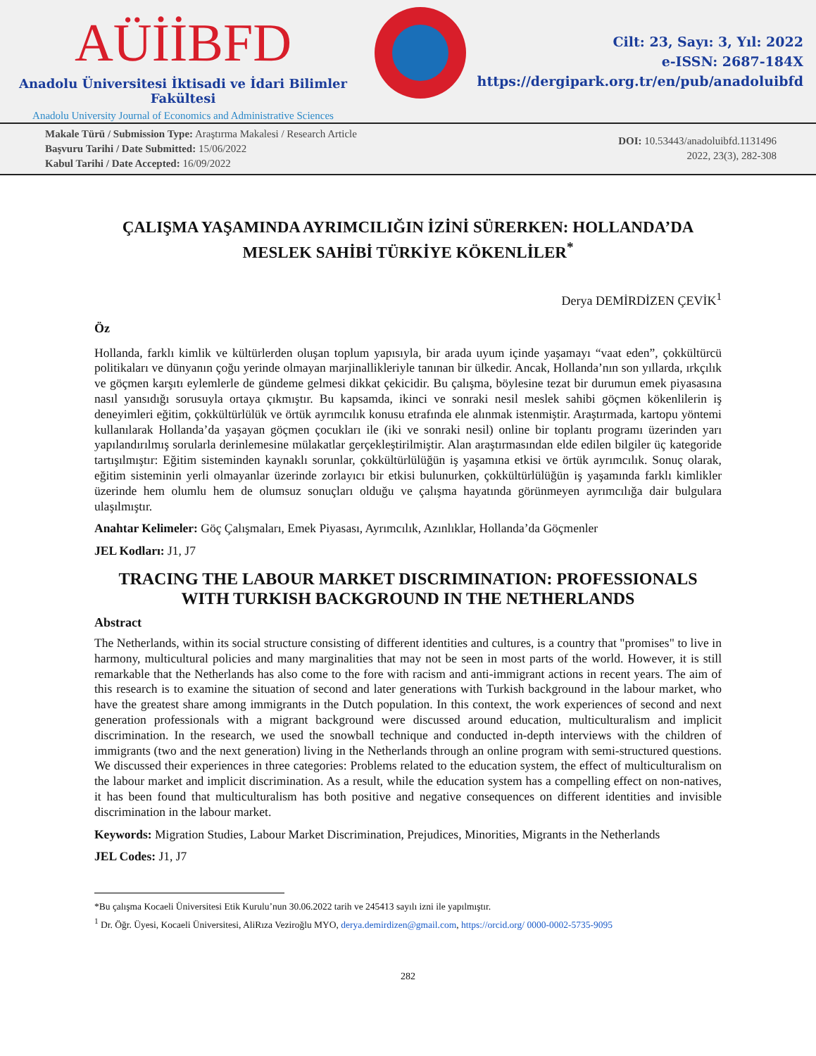AÜİİBFD
Anadolu Üniversitesi İktisadi ve İdari Bilimler Fakültesi
Anadolu University Journal of Economics and Administrative Sciences
Cilt: 23, Sayı: 3, Yıl: 2022
e-ISSN: 2687-184X
https://dergipark.org.tr/en/pub/anadoluibfd
Makale Türü / Submission Type: Araştırma Makalesi / Research Article
Başvuru Tarihi / Date Submitted: 15/06/2022
Kabul Tarihi / Date Accepted: 16/09/2022
DOI: 10.53443/anadoluibfd.1131496
2022, 23(3), 282-308
ÇALIŞMA YAŞAMINDA AYRIMCILIĞIN İZİNİ SÜRERKEN: HOLLANDA’DA MESLEK SAHİBİ TÜRKİYE KÖKENLİLER<sup>*</sup>
Derya DEMİRDİZEN ÇEVİK<sup>1</sup>
Öz
Hollanda, farklı kimlik ve kültürlerden oluşan toplum yapısıyla, bir arada uyum içinde yaşamayı “vaat eden”, çokkültürcü politikaları ve dünyanın çoğu yerinde olmayan marjinallikleriyle tanınan bir ülkedir. Ancak, Hollanda’nın son yıllarda, ırkçılık ve göçmen karşıtı eylemlerle de gündeme gelmesi dikkat çekicidir. Bu çalışma, böylesine tezat bir durumun emek piyasasına nasıl yansıdığı sorusuyla ortaya çıkmıştır. Bu kapsamda, ikinci ve sonraki nesil meslek sahibi göçmen kökenlilerin iş deneyimleri eğitim, çokkültürlülük ve örtük ayrımcılık konusu etrafında ele alınmak istenmiştir. Araştırmada, kartopu yöntemi kullanılarak Hollanda’da yaşayan göçmen çocukları ile (iki ve sonraki nesil) online bir toplantı programı üzerinden yarı yapılandırılmış sorularla derinlemesine mülakatlar gerçekleştirilmiştir. Alan araştırmasından elde edilen bilgiler üç kategoride tartışılmıştır: Eğitim sisteminden kaynaklı sorunlar, çokkültürlülüğün iş yaşamına etkisi ve örtük ayrımcılık. Sonuç olarak, eğitim sisteminin yerli olmayanlar üzerinde zorlayıcı bir etkisi bulunurken, çokkültürlülüğün iş yaşamında farklı kimlikler üzerinde hem olumlu hem de olumsuz sonuçları olduğu ve çalışma hayatında görünmeyen ayrımcılığa dair bulgulara ulaşılmıştır.
Anahtar Kelimeler: Göç Çalışmaları, Emek Piyasası, Ayrımcılık, Azınlıklar, Hollanda’da Göçmenler
JEL Kodları: J1, J7
TRACING THE LABOUR MARKET DISCRIMINATION: PROFESSIONALS WITH TURKISH BACKGROUND IN THE NETHERLANDS
Abstract
The Netherlands, within its social structure consisting of different identities and cultures, is a country that "promises" to live in harmony, multicultural policies and many marginalities that may not be seen in most parts of the world. However, it is still remarkable that the Netherlands has also come to the fore with racism and anti-immigrant actions in recent years. The aim of this research is to examine the situation of second and later generations with Turkish background in the labour market, who have the greatest share among immigrants in the Dutch population. In this context, the work experiences of second and next generation professionals with a migrant background were discussed around education, multiculturalism and implicit discrimination. In the research, we used the snowball technique and conducted in-depth interviews with the children of immigrants (two and the next generation) living in the Netherlands through an online program with semi-structured questions. We discussed their experiences in three categories: Problems related to the education system, the effect of multiculturalism on the labour market and implicit discrimination. As a result, while the education system has a compelling effect on non-natives, it has been found that multiculturalism has both positive and negative consequences on different identities and invisible discrimination in the labour market.
Keywords: Migration Studies, Labour Market Discrimination, Prejudices, Minorities, Migrants in the Netherlands
JEL Codes: J1, J7
*Bu çalışma Kocaeli Üniversitesi Etik Kurulu’nun 30.06.2022 tarih ve 245413 sayılı izni ile yapılmıştır.
<sup>1</sup> Dr. Öğr. Üyesi, Kocaeli Üniversitesi, AliRıza Veziroğlu MYO, derya.demirdizen@gmail.com, https://orcid.org/ 0000-0002-5735-9095
282